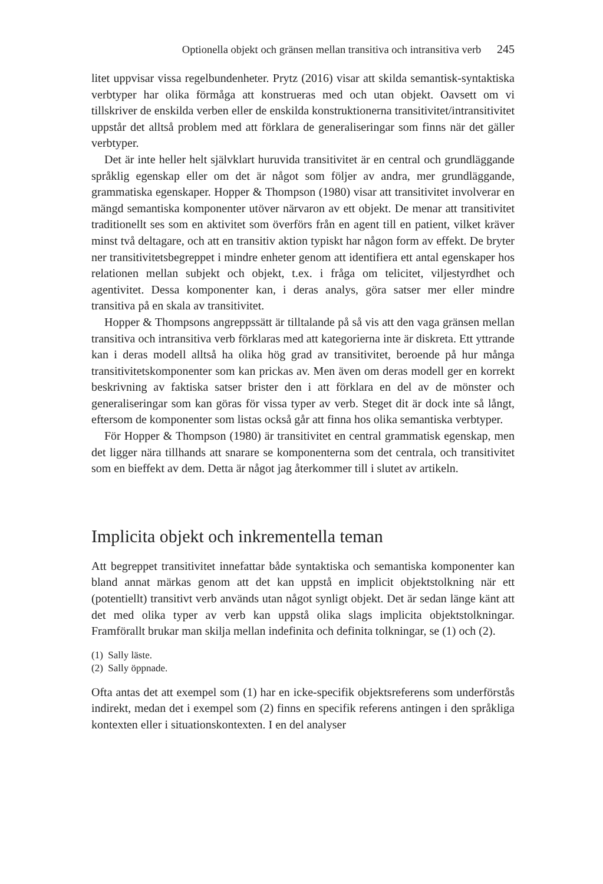Optionella objekt och gränsen mellan transitiva och intransitiva verb 245
litet uppvisar vissa regelbundenheter. Prytz (2016) visar att skilda semantisk-syntaktiska verbtyper har olika förmåga att konstrueras med och utan objekt. Oavsett om vi tillskriver de enskilda verben eller de enskilda konstruktionerna transitivitet/intransitivitet uppstår det alltså problem med att förklara de generaliseringar som finns när det gäller verbtyper.
Det är inte heller helt självklart huruvida transitivitet är en central och grundläggande språklig egenskap eller om det är något som följer av andra, mer grundläggande, grammatiska egenskaper. Hopper & Thompson (1980) visar att transitivitet involverar en mängd semantiska komponenter utöver närvaron av ett objekt. De menar att transitivitet traditionellt ses som en aktivitet som överförs från en agent till en patient, vilket kräver minst två deltagare, och att en transitiv aktion typiskt har någon form av effekt. De bryter ner transitivitetsbegreppet i mindre enheter genom att identifiera ett antal egenskaper hos relationen mellan subjekt och objekt, t.ex. i fråga om telicitet, viljestyrdhet och agentivitet. Dessa komponenter kan, i deras analys, göra satser mer eller mindre transitiva på en skala av transitivitet.
Hopper & Thompsons angreppssätt är tilltalande på så vis att den vaga gränsen mellan transitiva och intransitiva verb förklaras med att kategorierna inte är diskreta. Ett yttrande kan i deras modell alltså ha olika hög grad av transitivitet, beroende på hur många transitivitetskomponenter som kan prickas av. Men även om deras modell ger en korrekt beskrivning av faktiska satser brister den i att förklara en del av de mönster och generaliseringar som kan göras för vissa typer av verb. Steget dit är dock inte så långt, eftersom de komponenter som listas också går att finna hos olika semantiska verbtyper.
För Hopper & Thompson (1980) är transitivitet en central grammatisk egenskap, men det ligger nära tillhands att snarare se komponenterna som det centrala, och transitivitet som en bieffekt av dem. Detta är något jag återkommer till i slutet av artikeln.
Implicita objekt och inkrementella teman
Att begreppet transitivitet innefattar både syntaktiska och semantiska komponenter kan bland annat märkas genom att det kan uppstå en implicit objektstolkning när ett (potentiellt) transitivt verb används utan något synligt objekt. Det är sedan länge känt att det med olika typer av verb kan uppstå olika slags implicita objektstolkningar. Framförallt brukar man skilja mellan indefinita och definita tolkningar, se (1) och (2).
(1) Sally läste.
(2) Sally öppnade.
Ofta antas det att exempel som (1) har en icke-specifik objektsreferens som underförstås indirekt, medan det i exempel som (2) finns en specifik referens antingen i den språkliga kontexten eller i situationskontexten. I en del analyser